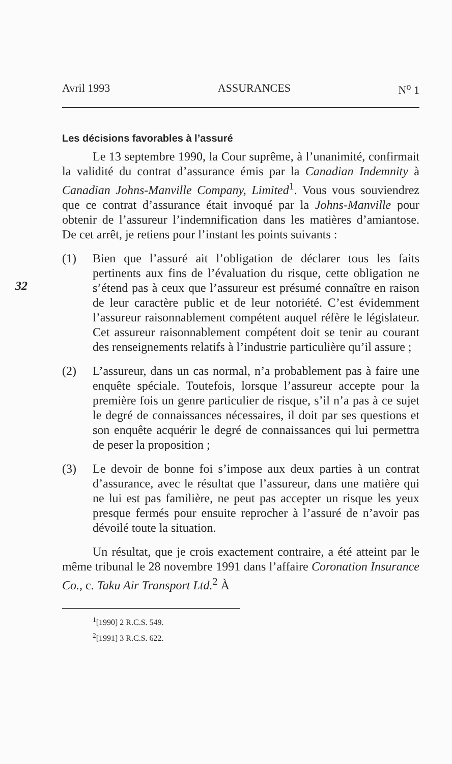32
Avril 1993 ASSURANCES N<sup>o</sup> 1
Les décisions favorables à l’assuré
Le 13 septembre 1990, la Cour suprême, à l’unanimité, confirmait la validité du contrat d’assurance émis par la Canadian Indemnity à Canadian Johns-Manville Company, Limited<sup>1</sup>. Vous vous souviendrez que ce contrat d’assurance était invoqué par la Johns-Manville pour obtenir de l’assureur l’indemnification dans les matières d’amiantose. De cet arrêt, je retiens pour l’instant les points suivants :
(1) Bien que l’assuré ait l’obligation de déclarer tous les faits pertinents aux fins de l’évaluation du risque, cette obligation ne s’étend pas à ceux que l’assureur est présumé connaître en raison de leur caractère public et de leur notoriété. C’est évidemment l’assureur raisonnablement compétent auquel réfère le législateur. Cet assureur raisonnablement compétent doit se tenir au courant des renseignements relatifs à l’industrie particulière qu’il assure ;
(2) L’assureur, dans un cas normal, n’a probablement pas à faire une enquête spéciale. Toutefois, lorsque l’assureur accepte pour la première fois un genre particulier de risque, s’il n’a pas à ce sujet le degré de connaissances nécessaires, il doit par ses questions et son enquête acquérir le degré de connaissances qui lui permettra de peser la proposition ;
(3) Le devoir de bonne foi s’impose aux deux parties à un contrat d’assurance, avec le résultat que l’assureur, dans une matière qui ne lui est pas familière, ne peut pas accepter un risque les yeux presque fermés pour ensuite reprocher à l’assuré de n’avoir pas dévoilé toute la situation.
Un résultat, que je crois exactement contraire, a été atteint par le même tribunal le 28 novembre 1991 dans l’affaire Coronation Insurance Co., c. Taku Air Transport Ltd.<sup>2</sup> À
<sup>1</sup> [1990] 2 R.C.S. 549.
<sup>2</sup> [1991] 3 R.C.S. 622.